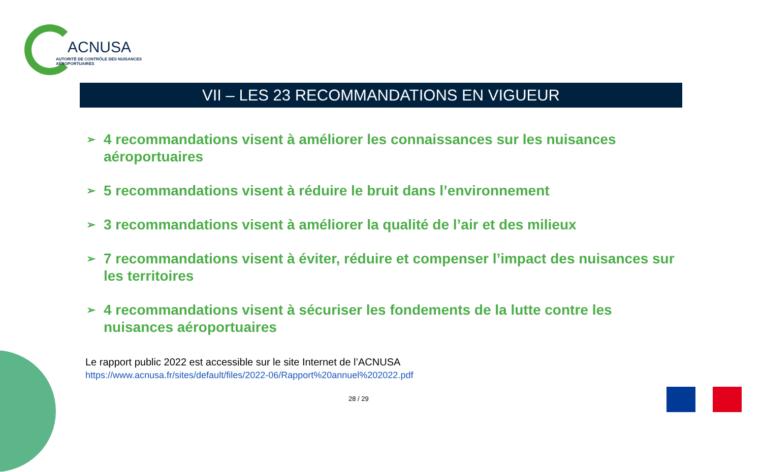ACNUSA
AUTORITÉ DE CONTRÔLE DES NUISANCES AÉROPORTUAIRES
VII – LES 23 RECOMMANDATIONS EN VIGUEUR
➢ 4 recommandations visent à améliorer les connaissances sur les nuisances aéroportuaires
➢ 5 recommandations visent à réduire le bruit dans l’environnement
➢ 3 recommandations visent à améliorer la qualité de l’air et des milieux
➢ 7 recommandations visent à éviter, réduire et compenser l’impact des nuisances sur les territoires
➢ 4 recommandations visent à sécuriser les fondements de la lutte contre les nuisances aéroportuaires
Le rapport public 2022 est accessible sur le site Internet de l’ACNUSA
https://www.acnusa.fr/sites/default/files/2022-06/Rapport%20annuel%202022.pdf
28 / 29